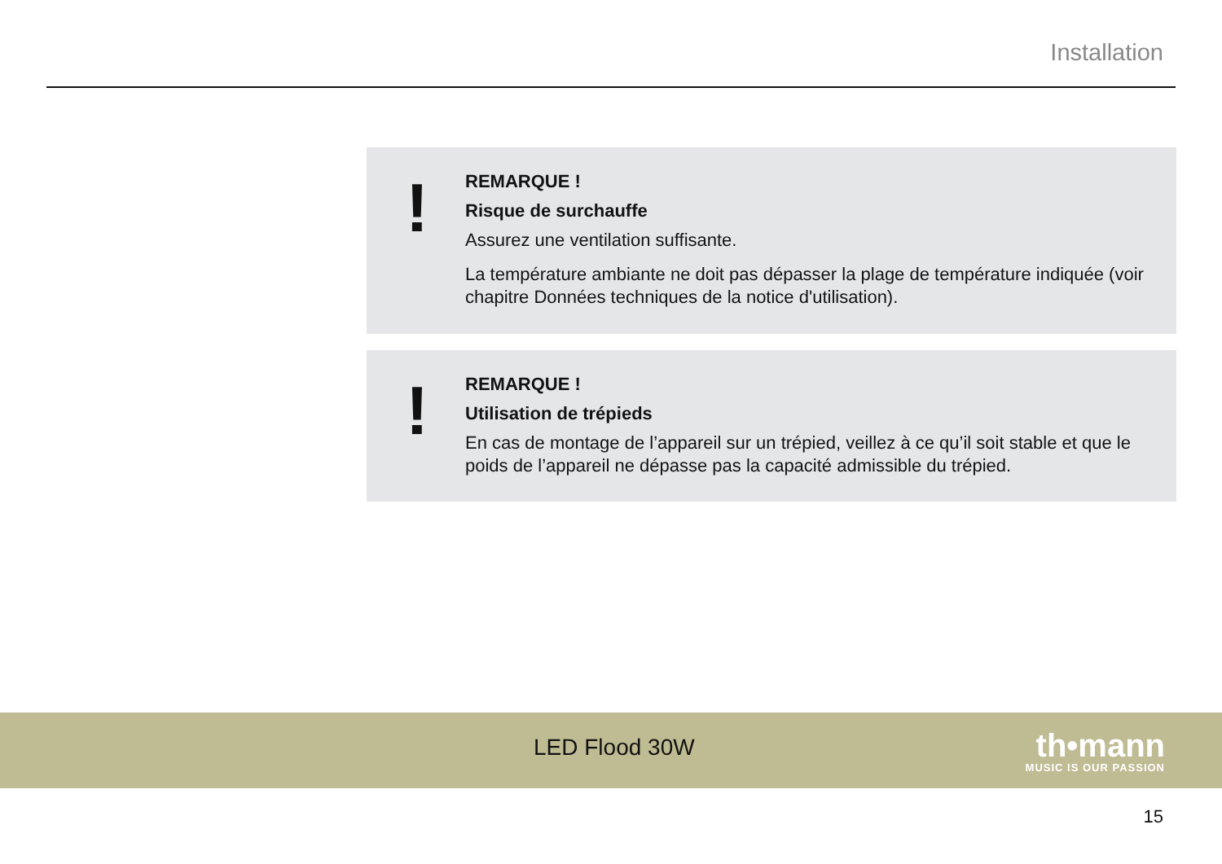Installation
!
REMARQUE !
Risque de surchauffe
Assurez une ventilation suffisante.
La température ambiante ne doit pas dépasser la plage de température indiquée (voir chapitre Données techniques de la notice d'utilisation).
!
REMARQUE !
Utilisation de trépieds
En cas de montage de l’appareil sur un trépied, veillez à ce qu’il soit stable et que le poids de l’appareil ne dépasse pas la capacité admissible du trépied.
LED Flood 30W
th•mann
MUSIC IS OUR PASSION
15